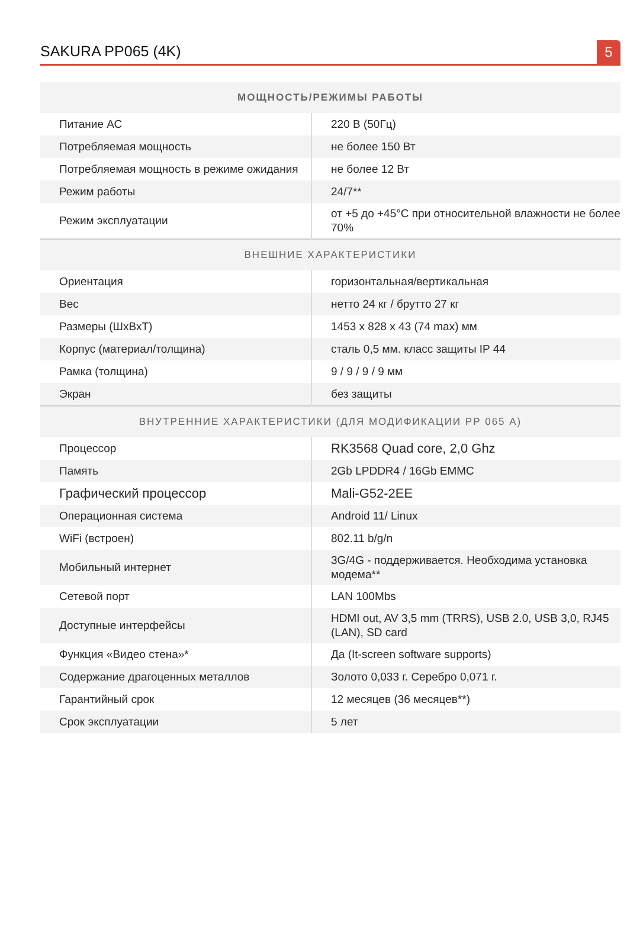SAKURA PP065 (4K)
5
| МОЩНОСТЬ/РЕЖИМЫ РАБОТЫ | |
| --- | --- |
| Питание АС | 220 В (50Гц) |
| Потребляемая мощность | не более 150 Вт |
| Потребляемая мощность в режиме ожидания | не более 12 Вт |
| Режим работы | 24/7** |
| Режим эксплуатации | от +5 до +45°С при относительной влажности не более 70% |
| ВНЕШНИЕ ХАРАКТЕРИСТИКИ | |
| Ориентация | горизонтальная/вертикальная |
| Вес | нетто 24 кг / брутто 27 кг |
| Размеры (ШхВхТ) | 1453 х 828 х 43 (74 max) мм |
| Корпус (материал/толщина) | сталь 0,5 мм. класс защиты IP 44 |
| Рамка (толщина) | 9 / 9 / 9 / 9 мм |
| Экран | без защиты |
| ВНУТРЕННИЕ ХАРАКТЕРИСТИКИ (ДЛЯ МОДИФИКАЦИИ РР 065 А) | |
| Процессор | RK3568 Quad core, 2,0 Ghz |
| Память | 2Gb LPDDR4 / 16Gb EMMC |
| Графический процессор | Mali-G52-2EE |
| Операционная система | Android 11/ Linux |
| WiFi (встроен) | 802.11 b/g/n |
| Мобильный интернет | 3G/4G - поддерживается. Необходима установка модема** |
| Сетевой порт | LAN 100Mbs |
| Доступные интерфейсы | HDMI out, AV 3,5 mm (TRRS), USB 2.0, USB 3,0, RJ45 (LAN), SD card |
| Функция «Видео стена»* | Да (It-screen software supports) |
| Содержание драгоценных металлов | Золото 0,033 г. Серебро 0,071 г. |
| Гарантийный срок | 12 месяцев (36 месяцев**) |
| Срок эксплуатации | 5 лет |